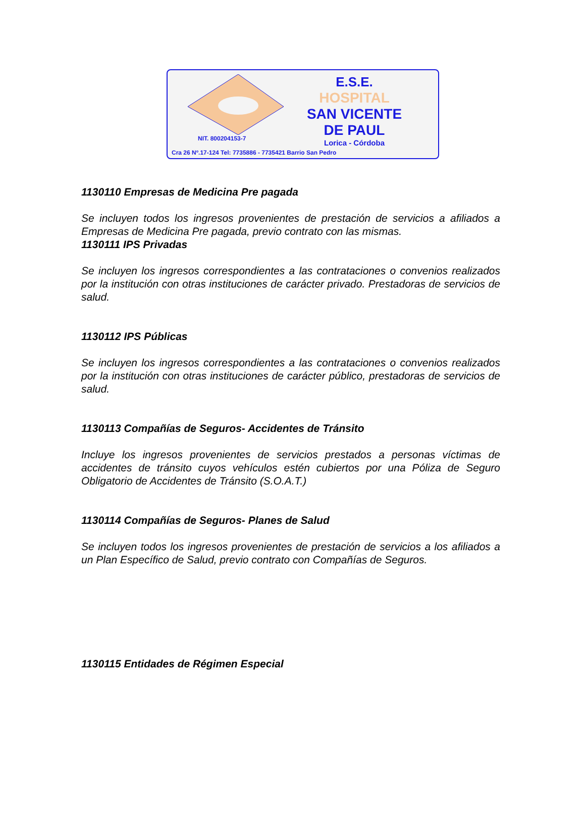E.S.E.
HOSPITAL
SAN VICENTE
DE PAUL
Lorica - Córdoba
NIT. 800204153-7
Cra 26 Nº.17-124 Tel: 7735886 - 7735421 Barrio San Pedro
1130110 Empresas de Medicina Pre pagada
Se incluyen todos los ingresos provenientes de prestación de servicios a afiliados a Empresas de Medicina Pre pagada, previo contrato con las mismas.
1130111 IPS Privadas
Se incluyen los ingresos correspondientes a las contrataciones o convenios realizados por la institución con otras instituciones de carácter privado. Prestadoras de servicios de salud.
1130112 IPS Públicas
Se incluyen los ingresos correspondientes a las contrataciones o convenios realizados por la institución con otras instituciones de carácter público, prestadoras de servicios de salud.
1130113 Compañías de Seguros- Accidentes de Tránsito
Incluye los ingresos provenientes de servicios prestados a personas víctimas de accidentes de tránsito cuyos vehículos estén cubiertos por una Póliza de Seguro Obligatorio de Accidentes de Tránsito (S.O.A.T.)
1130114 Compañías de Seguros- Planes de Salud
Se incluyen todos los ingresos provenientes de prestación de servicios a los afiliados a un Plan Específico de Salud, previo contrato con Compañías de Seguros.
1130115 Entidades de Régimen Especial